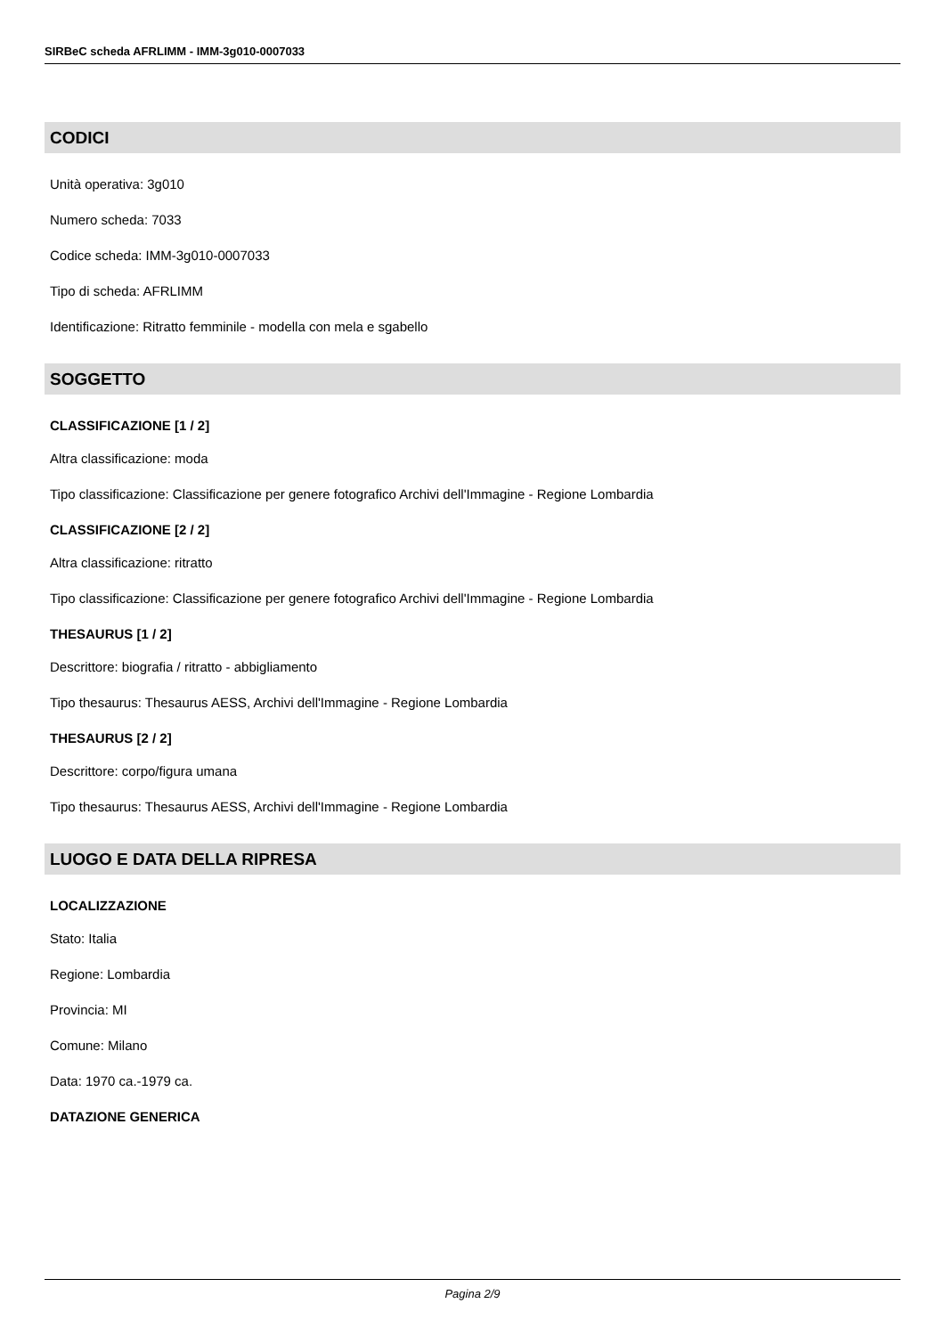SIRBeC scheda AFRLIMM - IMM-3g010-0007033
CODICI
Unità operativa: 3g010
Numero scheda: 7033
Codice scheda: IMM-3g010-0007033
Tipo di scheda: AFRLIMM
Identificazione: Ritratto femminile - modella con mela e sgabello
SOGGETTO
CLASSIFICAZIONE [1 / 2]
Altra classificazione: moda
Tipo classificazione: Classificazione per genere fotografico Archivi dell'Immagine - Regione Lombardia
CLASSIFICAZIONE [2 / 2]
Altra classificazione: ritratto
Tipo classificazione: Classificazione per genere fotografico Archivi dell'Immagine - Regione Lombardia
THESAURUS [1 / 2]
Descrittore: biografia / ritratto - abbigliamento
Tipo thesaurus: Thesaurus AESS, Archivi dell'Immagine - Regione Lombardia
THESAURUS [2 / 2]
Descrittore: corpo/figura umana
Tipo thesaurus: Thesaurus AESS, Archivi dell'Immagine - Regione Lombardia
LUOGO E DATA DELLA RIPRESA
LOCALIZZAZIONE
Stato: Italia
Regione: Lombardia
Provincia: MI
Comune: Milano
Data: 1970 ca.-1979 ca.
DATAZIONE GENERICA
Pagina 2/9